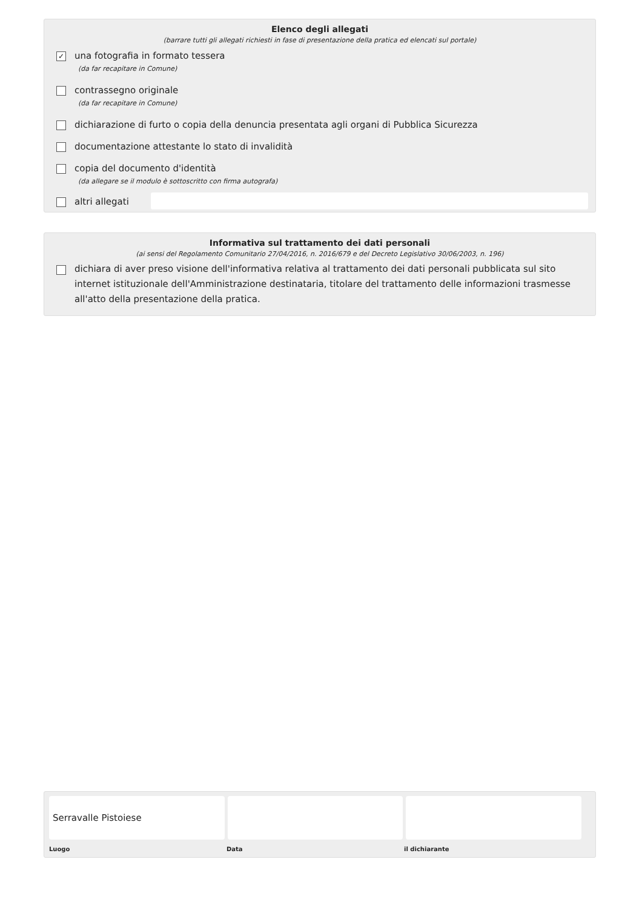Elenco degli allegati
(barrare tutti gli allegati richiesti in fase di presentazione della pratica ed elencati sul portale)
✓ una fotografia in formato tessera
(da far recapitare in Comune)
contrassegno originale
(da far recapitare in Comune)
dichiarazione di furto o copia della denuncia presentata agli organi di Pubblica Sicurezza
documentazione attestante lo stato di invalidità
copia del documento d'identità
(da allegare se il modulo è sottoscritto con firma autografa)
altri allegati
Informativa sul trattamento dei dati personali
(ai sensi del Regolamento Comunitario 27/04/2016, n. 2016/679 e del Decreto Legislativo 30/06/2003, n. 196)
dichiara di aver preso visione dell'informativa relativa al trattamento dei dati personali pubblicata sul sito internet istituzionale dell'Amministrazione destinataria, titolare del trattamento delle informazioni trasmesse all'atto della presentazione della pratica.
Serravalle Pistoiese
Luogo Data il dichiarante